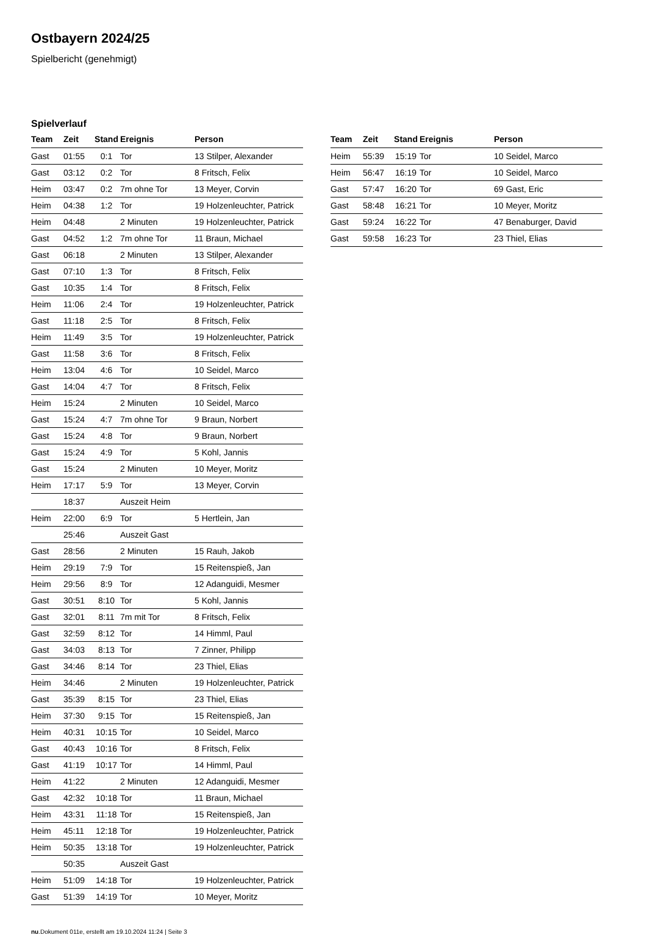Ostbayern 2024/25
Spielbericht (genehmigt)
Spielverlauf
| Team | Zeit | Stand | Ereignis | Person |
| --- | --- | --- | --- | --- |
| Gast | 01:55 | 0:1 | Tor | 13 Stilper, Alexander |
| Gast | 03:12 | 0:2 | Tor | 8 Fritsch, Felix |
| Heim | 03:47 | 0:2 | 7m ohne Tor | 13 Meyer, Corvin |
| Heim | 04:38 | 1:2 | Tor | 19 Holzenleuchter, Patrick |
| Heim | 04:48 | | 2 Minuten | 19 Holzenleuchter, Patrick |
| Gast | 04:52 | 1:2 | 7m ohne Tor | 11 Braun, Michael |
| Gast | 06:18 | | 2 Minuten | 13 Stilper, Alexander |
| Gast | 07:10 | 1:3 | Tor | 8 Fritsch, Felix |
| Gast | 10:35 | 1:4 | Tor | 8 Fritsch, Felix |
| Heim | 11:06 | 2:4 | Tor | 19 Holzenleuchter, Patrick |
| Gast | 11:18 | 2:5 | Tor | 8 Fritsch, Felix |
| Heim | 11:49 | 3:5 | Tor | 19 Holzenleuchter, Patrick |
| Gast | 11:58 | 3:6 | Tor | 8 Fritsch, Felix |
| Heim | 13:04 | 4:6 | Tor | 10 Seidel, Marco |
| Gast | 14:04 | 4:7 | Tor | 8 Fritsch, Felix |
| Heim | 15:24 | | 2 Minuten | 10 Seidel, Marco |
| Gast | 15:24 | 4:7 | 7m ohne Tor | 9 Braun, Norbert |
| Gast | 15:24 | 4:8 | Tor | 9 Braun, Norbert |
| Gast | 15:24 | 4:9 | Tor | 5 Kohl, Jannis |
| Gast | 15:24 | | 2 Minuten | 10 Meyer, Moritz |
| Heim | 17:17 | 5:9 | Tor | 13 Meyer, Corvin |
| | 18:37 | | Auszeit Heim | |
| Heim | 22:00 | 6:9 | Tor | 5 Hertlein, Jan |
| | 25:46 | | Auszeit Gast | |
| Gast | 28:56 | | 2 Minuten | 15 Rauh, Jakob |
| Heim | 29:19 | 7:9 | Tor | 15 Reitenspieß, Jan |
| Heim | 29:56 | 8:9 | Tor | 12 Adanguidi, Mesmer |
| Gast | 30:51 | 8:10 | Tor | 5 Kohl, Jannis |
| Gast | 32:01 | 8:11 | 7m mit Tor | 8 Fritsch, Felix |
| Gast | 32:59 | 8:12 | Tor | 14 Himml, Paul |
| Gast | 34:03 | 8:13 | Tor | 7 Zinner, Philipp |
| Gast | 34:46 | 8:14 | Tor | 23 Thiel, Elias |
| Heim | 34:46 | | 2 Minuten | 19 Holzenleuchter, Patrick |
| Gast | 35:39 | 8:15 | Tor | 23 Thiel, Elias |
| Heim | 37:30 | 9:15 | Tor | 15 Reitenspieß, Jan |
| Heim | 40:31 | 10:15 | Tor | 10 Seidel, Marco |
| Gast | 40:43 | 10:16 | Tor | 8 Fritsch, Felix |
| Gast | 41:19 | 10:17 | Tor | 14 Himml, Paul |
| Heim | 41:22 | | 2 Minuten | 12 Adanguidi, Mesmer |
| Gast | 42:32 | 10:18 | Tor | 11 Braun, Michael |
| Heim | 43:31 | 11:18 | Tor | 15 Reitenspieß, Jan |
| Heim | 45:11 | 12:18 | Tor | 19 Holzenleuchter, Patrick |
| Heim | 50:35 | 13:18 | Tor | 19 Holzenleuchter, Patrick |
| | 50:35 | | Auszeit Gast | |
| Heim | 51:09 | 14:18 | Tor | 19 Holzenleuchter, Patrick |
| Gast | 51:39 | 14:19 | Tor | 10 Meyer, Moritz |
| Team | Zeit | Stand | Ereignis | Person |
| --- | --- | --- | --- | --- |
| Heim | 55:39 | 15:19 | Tor | 10 Seidel, Marco |
| Heim | 56:47 | 16:19 | Tor | 10 Seidel, Marco |
| Gast | 57:47 | 16:20 | Tor | 69 Gast, Eric |
| Gast | 58:48 | 16:21 | Tor | 10 Meyer, Moritz |
| Gast | 59:24 | 16:22 | Tor | 47 Benaburger, David |
| Gast | 59:58 | 16:23 | Tor | 23 Thiel, Elias |
nu.Dokument 011e, erstellt am 19.10.2024 11:24 | Seite 3